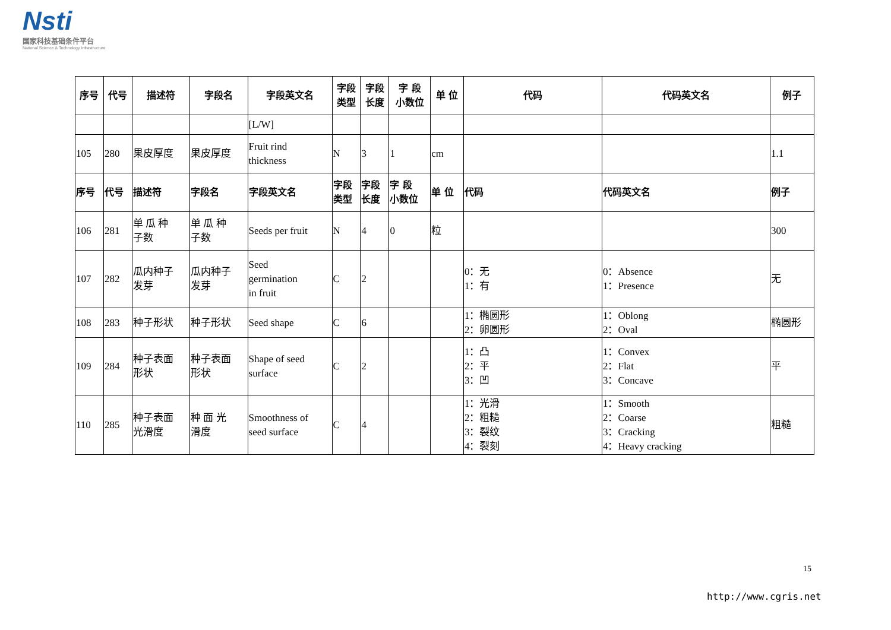Nsti
国家科技基础条件平台
National Science & Technology Infrastructure
| 序号 | 代号 | 描述符 | 字段名 | 字段英文名 | 字段 类型 | 字段 长度 | 字 段 小数位 | 单 位 | 代码 | 代码英文名 | 例子 |
| --- | --- | --- | --- | --- | --- | --- | --- | --- | --- | --- | --- |
| | | | | [L/W] | | | | | | | |
| 105 | 280 | 果皮厚度 | 果皮厚度 | Fruit rind thickness | N | 3 | 1 | cm | | | 1.1 |
| 序号 | 代号 | 描述符 | 字段名 | 字段英文名 | 字段 类型 | 字段 长度 | 字 段 小数位 | 单 位 | 代码 | 代码英文名 | 例子 |
| 106 | 281 | 单 瓜 种 子数 | 单 瓜 种 子数 | Seeds per fruit | N | 4 | 0 | 粒 | | | 300 |
| 107 | 282 | 瓜内种子 发芽 | 瓜内种子 发芽 | Seed germination in fruit | C | 2 | | | 0：无 1：有 | 0：Absence 1：Presence | 无 |
| 108 | 283 | 种子形状 | 种子形状 | Seed shape | C | 6 | | | 1：椭圆形 2：卵圆形 | 1：Oblong 2：Oval | 椭圆形 |
| 109 | 284 | 种子表面 形状 | 种子表面 形状 | Shape of seed surface | C | 2 | | | 1：凸 2：平 3：凹 | 1：Convex 2：Flat 3：Concave | 平 |
| 110 | 285 | 种子表面 光滑度 | 种 面 光 滑度 | Smoothness of seed surface | C | 4 | | | 1：光滑 2：粗糙 3：裂纹 4：裂刻 | 1：Smooth 2：Coarse 3：Cracking 4：Heavy cracking | 粗糙 |
15
http://www.cgris.net